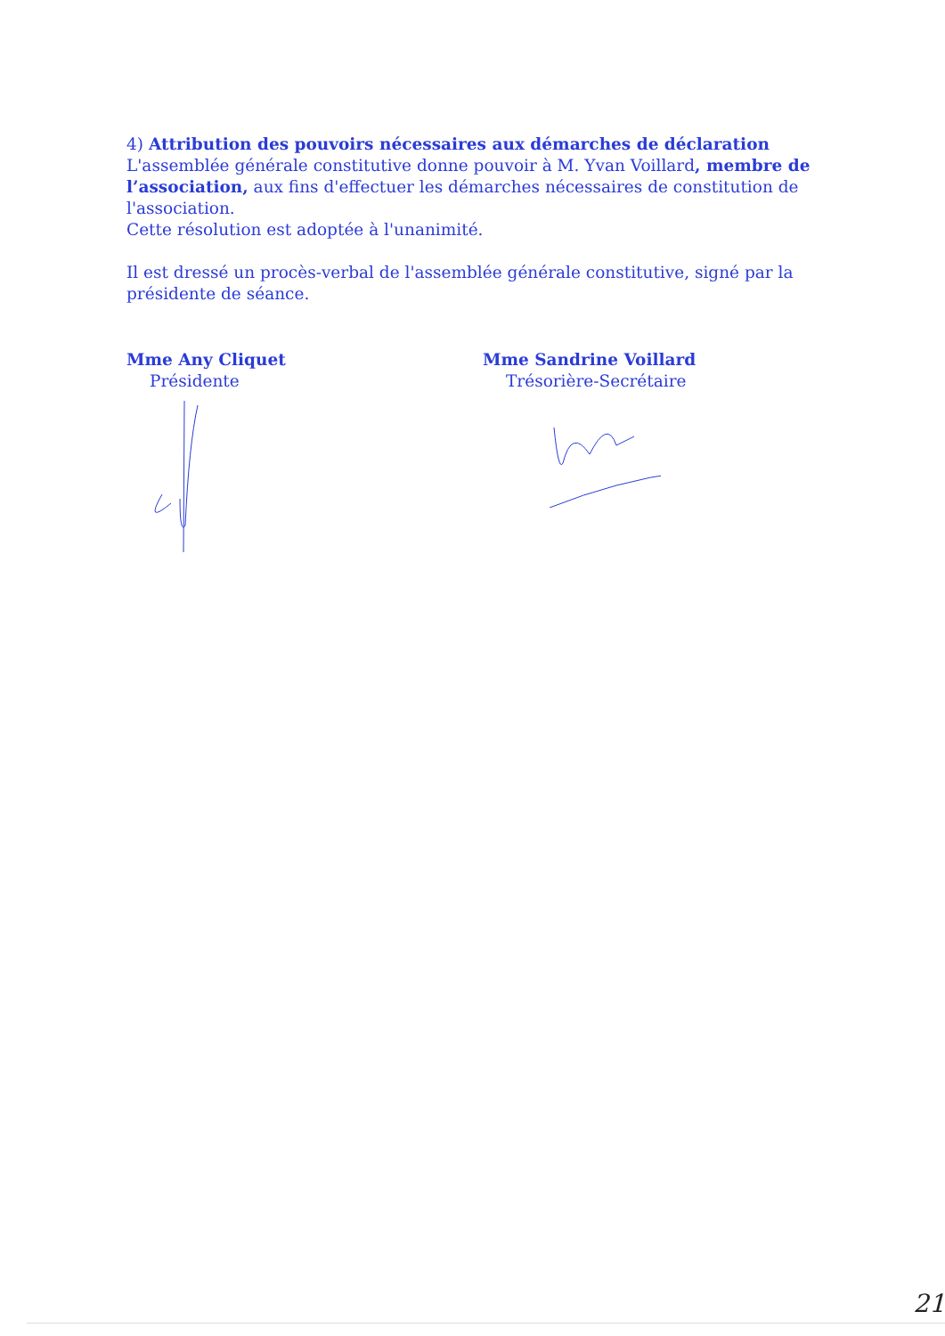4) Attribution des pouvoirs nécessaires aux démarches de déclaration
L'assemblée générale constitutive donne pouvoir à M. Yvan Voillard, membre de l’association, aux fins d'effectuer les démarches nécessaires de constitution de l'association.
Cette résolution est adoptée à l'unanimité.
Il est dressé un procès-verbal de l'assemblée générale constitutive, signé par la présidente de séance.
Mme Any Cliquet
Présidente
Mme Sandrine Voillard
Trésorière-Secrétaire
21